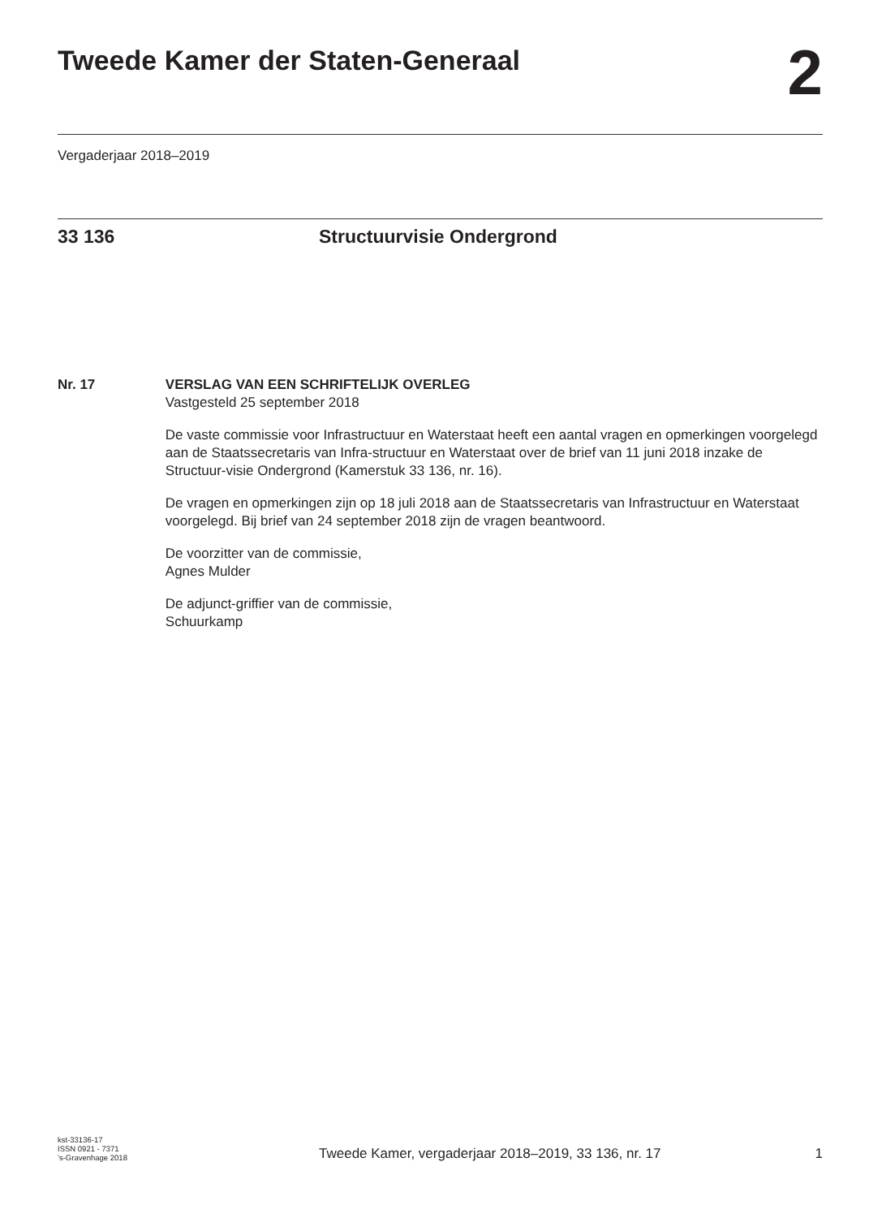Tweede Kamer der Staten-Generaal
2
Vergaderjaar 2018–2019
33 136 Structuurvisie Ondergrond
Nr. 17 VERSLAG VAN EEN SCHRIFTELIJK OVERLEG
Vastgesteld 25 september 2018
De vaste commissie voor Infrastructuur en Waterstaat heeft een aantal vragen en opmerkingen voorgelegd aan de Staatssecretaris van Infra-structuur en Waterstaat over de brief van 11 juni 2018 inzake de Structuur-visie Ondergrond (Kamerstuk 33 136, nr. 16).
De vragen en opmerkingen zijn op 18 juli 2018 aan de Staatssecretaris van Infrastructuur en Waterstaat voorgelegd. Bij brief van 24 september 2018 zijn de vragen beantwoord.
De voorzitter van de commissie,
Agnes Mulder
De adjunct-griffier van de commissie,
Schuurkamp
kst-33136-17
ISSN 0921 - 7371
’s-Gravenhage 2018
Tweede Kamer, vergaderjaar 2018–2019, 33 136, nr. 17
1